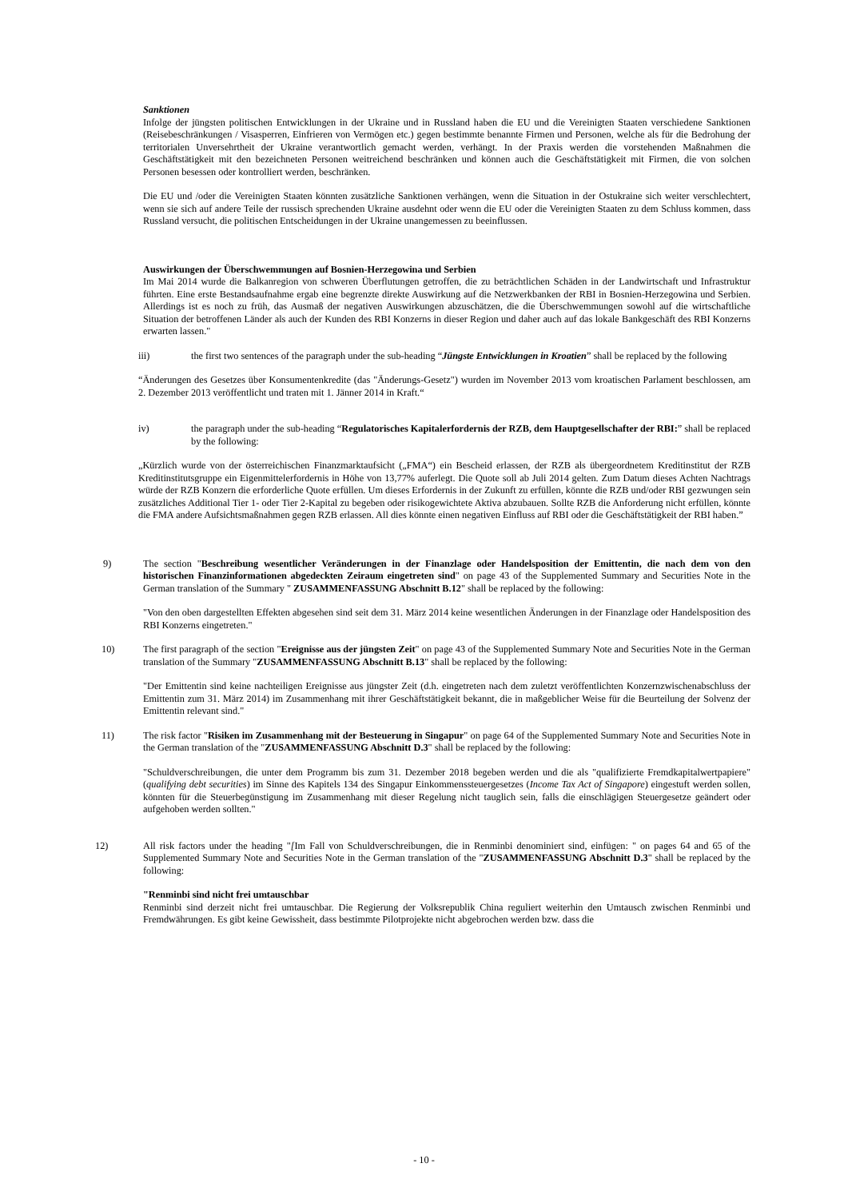Sanktionen
Infolge der jüngsten politischen Entwicklungen in der Ukraine und in Russland haben die EU und die Vereinigten Staaten verschiedene Sanktionen (Reisebeschränkungen / Visasperren, Einfrieren von Vermögen etc.) gegen bestimmte benannte Firmen und Personen, welche als für die Bedrohung der territorialen Unversehrtheit der Ukraine verantwortlich gemacht werden, verhängt. In der Praxis werden die vorstehenden Maßnahmen die Geschäftstätigkeit mit den bezeichneten Personen weitreichend beschränken und können auch die Geschäftstätigkeit mit Firmen, die von solchen Personen besessen oder kontrolliert werden, beschränken.
Die EU und /oder die Vereinigten Staaten könnten zusätzliche Sanktionen verhängen, wenn die Situation in der Ostukraine sich weiter verschlechtert, wenn sie sich auf andere Teile der russisch sprechenden Ukraine ausdehnt oder wenn die EU oder die Vereinigten Staaten zu dem Schluss kommen, dass Russland versucht, die politischen Entscheidungen in der Ukraine unangemessen zu beeinflussen.
Auswirkungen der Überschwemmungen auf Bosnien-Herzegowina und Serbien
Im Mai 2014 wurde die Balkanregion von schweren Überflutungen getroffen, die zu beträchtlichen Schäden in der Landwirtschaft und Infrastruktur führten. Eine erste Bestandsaufnahme ergab eine begrenzte direkte Auswirkung auf die Netzwerkbanken der RBI in Bosnien-Herzegowina und Serbien. Allerdings ist es noch zu früh, das Ausmaß der negativen Auswirkungen abzuschätzen, die die Überschwemmungen sowohl auf die wirtschaftliche Situation der betroffenen Länder als auch der Kunden des RBI Konzerns in dieser Region und daher auch auf das lokale Bankgeschäft des RBI Konzerns erwarten lassen."
iii) the first two sentences of the paragraph under the sub-heading “Jüngste Entwicklungen in Kroatien” shall be replaced by the following
“Änderungen des Gesetzes über Konsumentenkredite (das "Änderungs-Gesetz") wurden im November 2013 vom kroatischen Parlament beschlossen, am 2. Dezember 2013 veröffentlicht und traten mit 1. Jänner 2014 in Kraft.“
iv) the paragraph under the sub-heading “Regulatorisches Kapitalerfordernis der RZB, dem Hauptgesellschafter der RBI:” shall be replaced by the following:
„Kürzlich wurde von der österreichischen Finanzmarktaufsicht („FMA“) ein Bescheid erlassen, der RZB als übergeordnetem Kreditinstitut der RZB Kreditinstitutsgruppe ein Eigenmittelerfordernis in Höhe von 13,77% auferlegt. Die Quote soll ab Juli 2014 gelten. Zum Datum dieses Achten Nachtrags würde der RZB Konzern die erforderliche Quote erfüllen. Um dieses Erfordernis in der Zukunft zu erfüllen, könnte die RZB und/oder RBI gezwungen sein zusätzliches Additional Tier 1- oder Tier 2-Kapital zu begeben oder risikogewichtete Aktiva abzubauen. Sollte RZB die Anforderung nicht erfüllen, könnte die FMA andere Aufsichtsmaßnahmen gegen RZB erlassen. All dies könnte einen negativen Einfluss auf RBI oder die Geschäftstätigkeit der RBI haben.”
9) The section "Beschreibung wesentlicher Veränderungen in der Finanzlage oder Handelsposition der Emittentin, die nach dem von den historischen Finanzinformationen abgedeckten Zeiraum eingetreten sind" on page 43 of the Supplemented Summary and Securities Note in the German translation of the Summary " ZUSAMMENFASSUNG Abschnitt B.12" shall be replaced by the following:
"Von den oben dargestellten Effekten abgesehen sind seit dem 31. März 2014 keine wesentlichen Änderungen in der Finanzlage oder Handelsposition des RBI Konzerns eingetreten."
10) The first paragraph of the section "Ereignisse aus der jüngsten Zeit" on page 43 of the Supplemented Summary Note and Securities Note in the German translation of the Summary "ZUSAMMENFASSUNG Abschnitt B.13" shall be replaced by the following:
"Der Emittentin sind keine nachteiligen Ereignisse aus jüngster Zeit (d.h. eingetreten nach dem zuletzt veröffentlichten Konzernzwischenabschluss der Emittentin zum 31. März 2014) im Zusammenhang mit ihrer Geschäftstätigkeit bekannt, die in maßgeblicher Weise für die Beurteilung der Solvenz der Emittentin relevant sind."
11) The risk factor "Risiken im Zusammenhang mit der Besteuerung in Singapur" on page 64 of the Supplemented Summary Note and Securities Note in the German translation of the "ZUSAMMENFASSUNG Abschnitt D.3" shall be replaced by the following:
"Schuldverschreibungen, die unter dem Programm bis zum 31. Dezember 2018 begeben werden und die als "qualifizierte Fremdkapitalwertpapiere" (qualifying debt securities) im Sinne des Kapitels 134 des Singapur Einkommenssteuergesetzes (Income Tax Act of Singapore) eingestuft werden sollen, könnten für die Steuerbegünstigung im Zusammenhang mit dieser Regelung nicht tauglich sein, falls die einschlägigen Steuergesetze geändert oder aufgehoben werden sollten."
12) All risk factors under the heading "[Im Fall von Schuldverschreibungen, die in Renminbi denominiert sind, einfügen: " on pages 64 and 65 of the Supplemented Summary Note and Securities Note in the German translation of the "ZUSAMMENFASSUNG Abschnitt D.3" shall be replaced by the following:
"Renminbi sind nicht frei umtauschbar
Renminbi sind derzeit nicht frei umtauschbar. Die Regierung der Volksrepublik China reguliert weiterhin den Umtausch zwischen Renminbi und Fremdwährungen. Es gibt keine Gewissheit, dass bestimmte Pilotprojekte nicht abgebrochen werden bzw. dass die
- 10 -